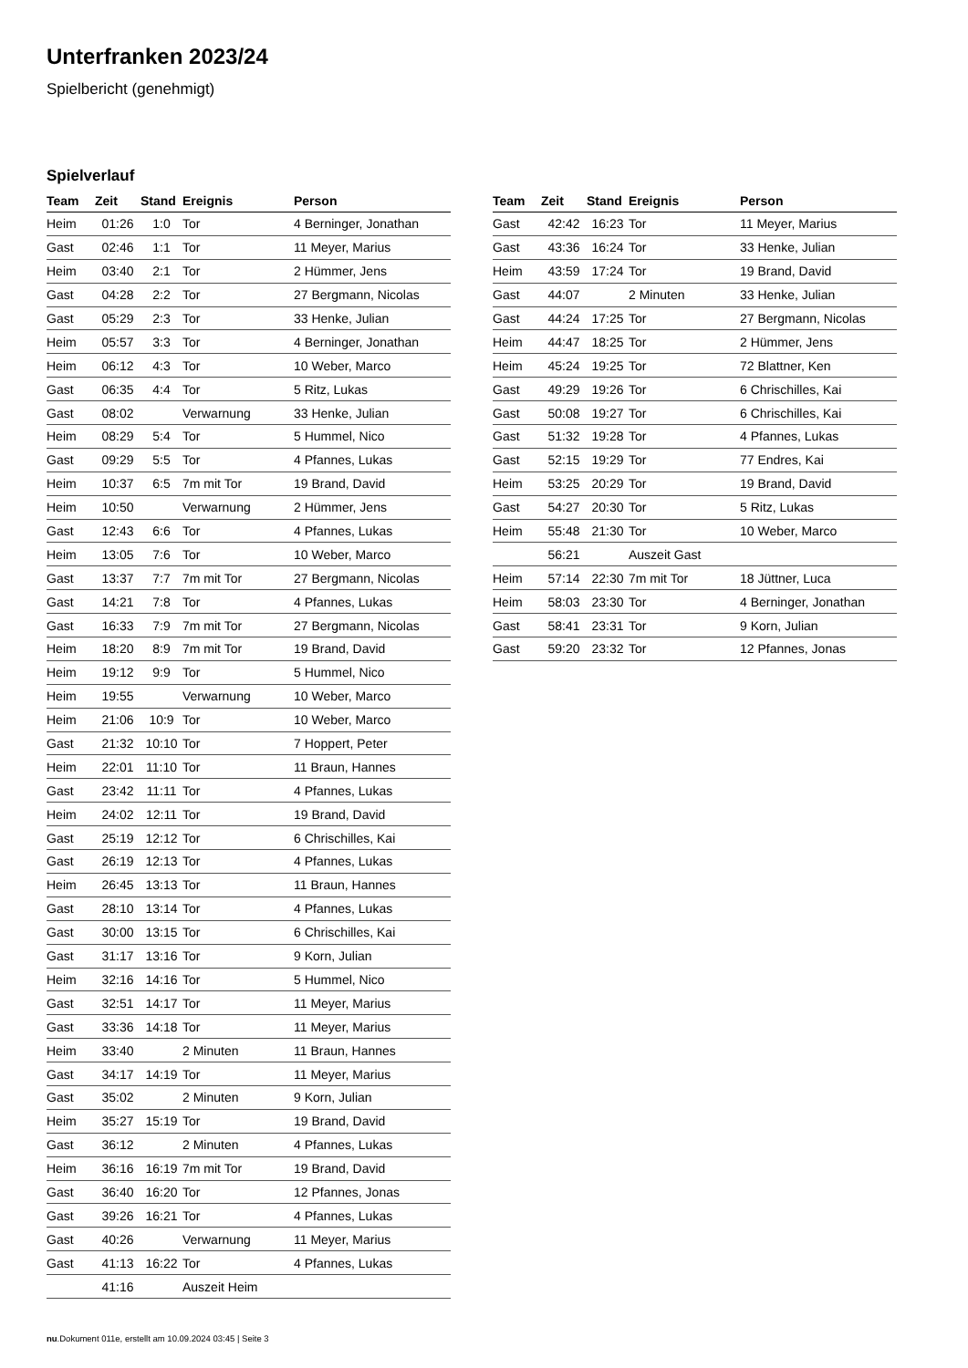Unterfranken 2023/24
Spielbericht (genehmigt)
Spielverlauf
| Team | Zeit | Stand | Ereignis | Person |
| --- | --- | --- | --- | --- |
| Heim | 01:26 | 1:0 | Tor | 4 Berninger, Jonathan |
| Gast | 02:46 | 1:1 | Tor | 11 Meyer, Marius |
| Heim | 03:40 | 2:1 | Tor | 2 Hümmer, Jens |
| Gast | 04:28 | 2:2 | Tor | 27 Bergmann, Nicolas |
| Gast | 05:29 | 2:3 | Tor | 33 Henke, Julian |
| Heim | 05:57 | 3:3 | Tor | 4 Berninger, Jonathan |
| Heim | 06:12 | 4:3 | Tor | 10 Weber, Marco |
| Gast | 06:35 | 4:4 | Tor | 5 Ritz, Lukas |
| Gast | 08:02 | | Verwarnung | 33 Henke, Julian |
| Heim | 08:29 | 5:4 | Tor | 5 Hummel, Nico |
| Gast | 09:29 | 5:5 | Tor | 4 Pfannes, Lukas |
| Heim | 10:37 | 6:5 | 7m mit Tor | 19 Brand, David |
| Heim | 10:50 | | Verwarnung | 2 Hümmer, Jens |
| Gast | 12:43 | 6:6 | Tor | 4 Pfannes, Lukas |
| Heim | 13:05 | 7:6 | Tor | 10 Weber, Marco |
| Gast | 13:37 | 7:7 | 7m mit Tor | 27 Bergmann, Nicolas |
| Gast | 14:21 | 7:8 | Tor | 4 Pfannes, Lukas |
| Gast | 16:33 | 7:9 | 7m mit Tor | 27 Bergmann, Nicolas |
| Heim | 18:20 | 8:9 | 7m mit Tor | 19 Brand, David |
| Heim | 19:12 | 9:9 | Tor | 5 Hummel, Nico |
| Heim | 19:55 | | Verwarnung | 10 Weber, Marco |
| Heim | 21:06 | 10:9 | Tor | 10 Weber, Marco |
| Gast | 21:32 | 10:10 | Tor | 7 Hoppert, Peter |
| Heim | 22:01 | 11:10 | Tor | 11 Braun, Hannes |
| Gast | 23:42 | 11:11 | Tor | 4 Pfannes, Lukas |
| Heim | 24:02 | 12:11 | Tor | 19 Brand, David |
| Gast | 25:19 | 12:12 | Tor | 6 Chrischilles, Kai |
| Gast | 26:19 | 12:13 | Tor | 4 Pfannes, Lukas |
| Heim | 26:45 | 13:13 | Tor | 11 Braun, Hannes |
| Gast | 28:10 | 13:14 | Tor | 4 Pfannes, Lukas |
| Gast | 30:00 | 13:15 | Tor | 6 Chrischilles, Kai |
| Gast | 31:17 | 13:16 | Tor | 9 Korn, Julian |
| Heim | 32:16 | 14:16 | Tor | 5 Hummel, Nico |
| Gast | 32:51 | 14:17 | Tor | 11 Meyer, Marius |
| Gast | 33:36 | 14:18 | Tor | 11 Meyer, Marius |
| Heim | 33:40 | | 2 Minuten | 11 Braun, Hannes |
| Gast | 34:17 | 14:19 | Tor | 11 Meyer, Marius |
| Gast | 35:02 | | 2 Minuten | 9 Korn, Julian |
| Heim | 35:27 | 15:19 | Tor | 19 Brand, David |
| Gast | 36:12 | | 2 Minuten | 4 Pfannes, Lukas |
| Heim | 36:16 | 16:19 | 7m mit Tor | 19 Brand, David |
| Gast | 36:40 | 16:20 | Tor | 12 Pfannes, Jonas |
| Gast | 39:26 | 16:21 | Tor | 4 Pfannes, Lukas |
| Gast | 40:26 | | Verwarnung | 11 Meyer, Marius |
| Gast | 41:13 | 16:22 | Tor | 4 Pfannes, Lukas |
| | 41:16 | | Auszeit Heim | |
| Team | Zeit | Stand | Ereignis | Person |
| --- | --- | --- | --- | --- |
| Gast | 42:42 | 16:23 | Tor | 11 Meyer, Marius |
| Gast | 43:36 | 16:24 | Tor | 33 Henke, Julian |
| Heim | 43:59 | 17:24 | Tor | 19 Brand, David |
| Gast | 44:07 | | 2 Minuten | 33 Henke, Julian |
| Gast | 44:24 | 17:25 | Tor | 27 Bergmann, Nicolas |
| Heim | 44:47 | 18:25 | Tor | 2 Hümmer, Jens |
| Heim | 45:24 | 19:25 | Tor | 72 Blattner, Ken |
| Gast | 49:29 | 19:26 | Tor | 6 Chrischilles, Kai |
| Gast | 50:08 | 19:27 | Tor | 6 Chrischilles, Kai |
| Gast | 51:32 | 19:28 | Tor | 4 Pfannes, Lukas |
| Gast | 52:15 | 19:29 | Tor | 77 Endres, Kai |
| Heim | 53:25 | 20:29 | Tor | 19 Brand, David |
| Gast | 54:27 | 20:30 | Tor | 5 Ritz, Lukas |
| Heim | 55:48 | 21:30 | Tor | 10 Weber, Marco |
| | 56:21 | | Auszeit Gast | |
| Heim | 57:14 | 22:30 | 7m mit Tor | 18 Jüttner, Luca |
| Heim | 58:03 | 23:30 | Tor | 4 Berninger, Jonathan |
| Gast | 58:41 | 23:31 | Tor | 9 Korn, Julian |
| Gast | 59:20 | 23:32 | Tor | 12 Pfannes, Jonas |
nu.Dokument 011e, erstellt am 10.09.2024 03:45 | Seite 3